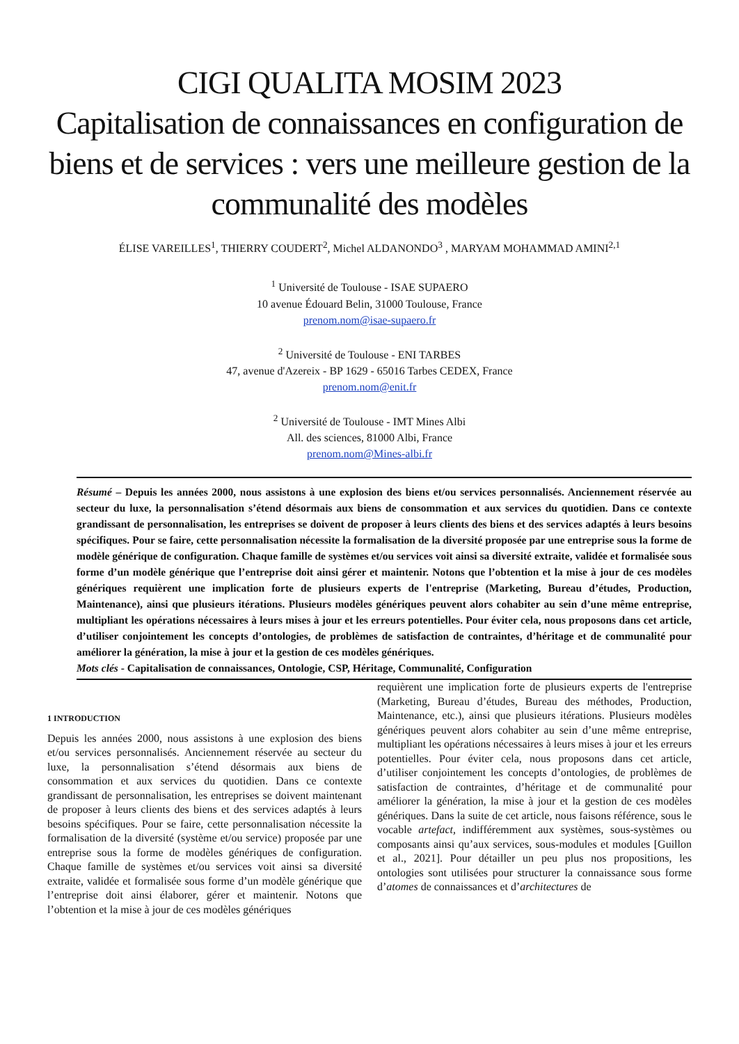CIGI QUALITA MOSIM 2023
Capitalisation de connaissances en configuration de biens et de services : vers une meilleure gestion de la communalité des modèles
ÉLISE VAREILLES<sup>1</sup>, THIERRY COUDERT<sup>2</sup>, Michel ALDANONDO<sup>3</sup> , MARYAM MOHAMMAD AMINI<sup>2,1</sup>
<sup>1</sup> Université de Toulouse - ISAE SUPAERO
10 avenue Édouard Belin, 31000 Toulouse, France
prenom.nom@isae-supaero.fr
<sup>2</sup> Université de Toulouse - ENI TARBES
47, avenue d'Azereix - BP 1629 - 65016 Tarbes CEDEX, France
prenom.nom@enit.fr
<sup>2</sup> Université de Toulouse - IMT Mines Albi
All. des sciences, 81000 Albi, France
prenom.nom@Mines-albi.fr
Résumé – Depuis les années 2000, nous assistons à une explosion des biens et/ou services personnalisés. Anciennement réservée au secteur du luxe, la personnalisation s’étend désormais aux biens de consommation et aux services du quotidien. Dans ce contexte grandissant de personnalisation, les entreprises se doivent de proposer à leurs clients des biens et des services adaptés à leurs besoins spécifiques. Pour se faire, cette personnalisation nécessite la formalisation de la diversité proposée par une entreprise sous la forme de modèle générique de configuration. Chaque famille de systèmes et/ou services voit ainsi sa diversité extraite, validée et formalisée sous forme d’un modèle générique que l’entreprise doit ainsi gérer et maintenir. Notons que l’obtention et la mise à jour de ces modèles génériques requièrent une implication forte de plusieurs experts de l'entreprise (Marketing, Bureau d’études, Production, Maintenance), ainsi que plusieurs itérations. Plusieurs modèles génériques peuvent alors cohabiter au sein d’une même entreprise, multipliant les opérations nécessaires à leurs mises à jour et les erreurs potentielles. Pour éviter cela, nous proposons dans cet article, d’utiliser conjointement les concepts d’ontologies, de problèmes de satisfaction de contraintes, d’héritage et de communalité pour améliorer la génération, la mise à jour et la gestion de ces modèles génériques.
Mots clés - Capitalisation de connaissances, Ontologie, CSP, Héritage, Communalité, Configuration
1 INTRODUCTION
Depuis les années 2000, nous assistons à une explosion des biens et/ou services personnalisés. Anciennement réservée au secteur du luxe, la personnalisation s’étend désormais aux biens de consommation et aux services du quotidien. Dans ce contexte grandissant de personnalisation, les entreprises se doivent maintenant de proposer à leurs clients des biens et des services adaptés à leurs besoins spécifiques. Pour se faire, cette personnalisation nécessite la formalisation de la diversité (système et/ou service) proposée par une entreprise sous la forme de modèles génériques de configuration. Chaque famille de systèmes et/ou services voit ainsi sa diversité extraite, validée et formalisée sous forme d’un modèle générique que l’entreprise doit ainsi élaborer, gérer et maintenir. Notons que l’obtention et la mise à jour de ces modèles génériques
requièrent une implication forte de plusieurs experts de l'entreprise (Marketing, Bureau d’études, Bureau des méthodes, Production, Maintenance, etc.), ainsi que plusieurs itérations. Plusieurs modèles génériques peuvent alors cohabiter au sein d’une même entreprise, multipliant les opérations nécessaires à leurs mises à jour et les erreurs potentielles. Pour éviter cela, nous proposons dans cet article, d’utiliser conjointement les concepts d’ontologies, de problèmes de satisfaction de contraintes, d’héritage et de communalité pour améliorer la génération, la mise à jour et la gestion de ces modèles génériques. Dans la suite de cet article, nous faisons référence, sous le vocable artefact, indifféremment aux systèmes, sous-systèmes ou composants ainsi qu’aux services, sous-modules et modules [Guillon et al., 2021]. Pour détailler un peu plus nos propositions, les ontologies sont utilisées pour structurer la connaissance sous forme d’atomes de connaissances et d’architectures de